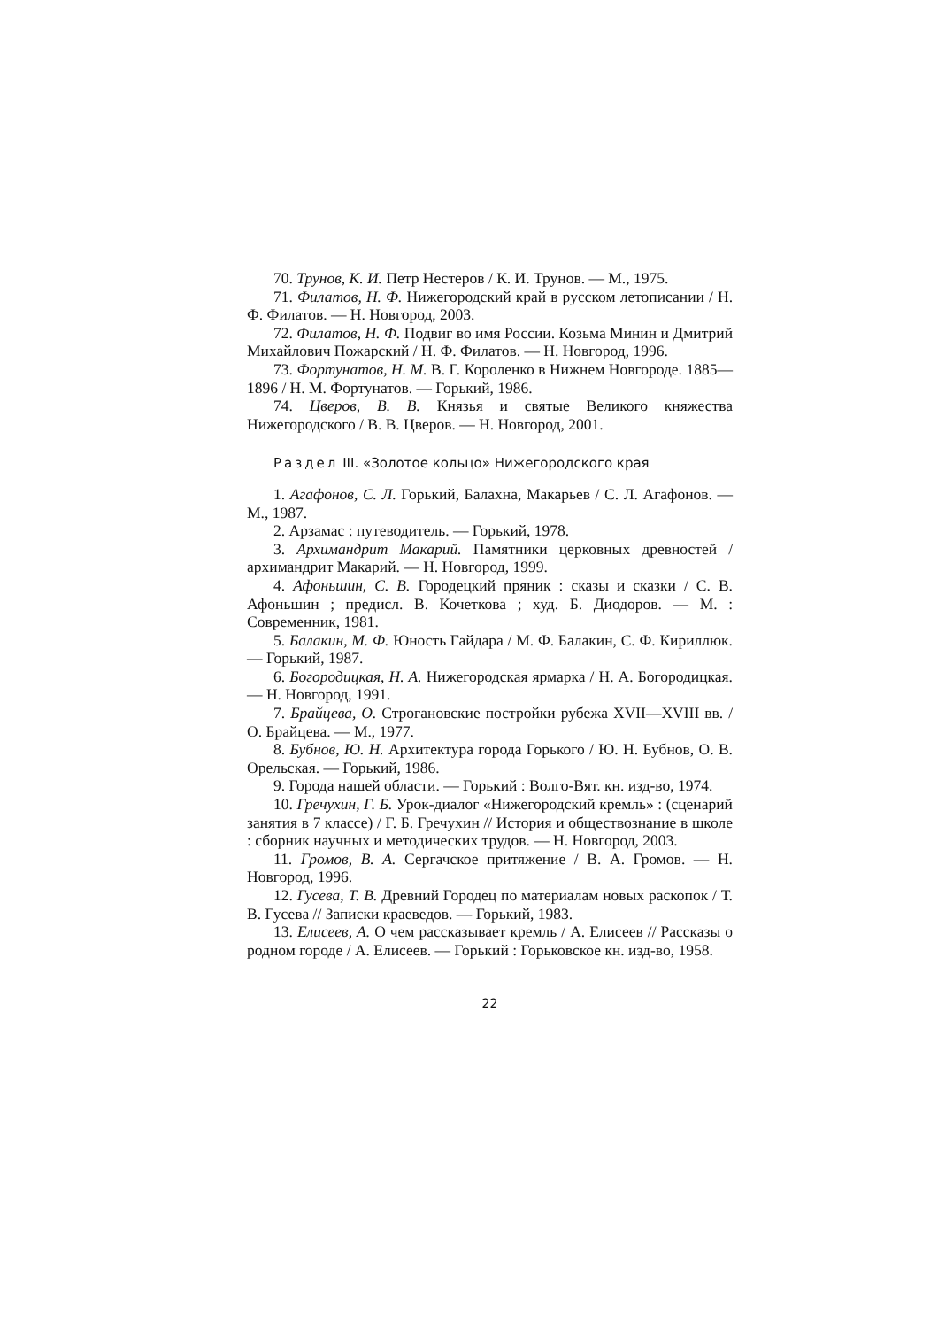70. Трунов, К. И. Петр Нестеров / К. И. Трунов. — М., 1975.
71. Филатов, Н. Ф. Нижегородский край в русском летописании / Н. Ф. Филатов. — Н. Новгород, 2003.
72. Филатов, Н. Ф. Подвиг во имя России. Козьма Минин и Дмитрий Михайлович Пожарский / Н. Ф. Филатов. — Н. Новгород, 1996.
73. Фортунатов, Н. М. В. Г. Короленко в Нижнем Новгороде. 1885—1896 / Н. М. Фортунатов. — Горький, 1986.
74. Цверов, В. В. Князья и святые Великого княжества Нижегородского / В. В. Цверов. — Н. Новгород, 2001.
Раздел III. «Золотое кольцо» Нижегородского края
1. Агафонов, С. Л. Горький, Балахна, Макарьев / С. Л. Агафонов. — М., 1987.
2. Арзамас : путеводитель. — Горький, 1978.
3. Архимандрит Макарий. Памятники церковных древностей / архимандрит Макарий. — Н. Новгород, 1999.
4. Афоньшин, С. В. Городецкий пряник : сказы и сказки / С. В. Афоньшин ; предисл. В. Кочеткова ; худ. Б. Диодоров. — М. : Современник, 1981.
5. Балакин, М. Ф. Юность Гайдара / М. Ф. Балакин, С. Ф. Кириллюк. — Горький, 1987.
6. Богородицкая, Н. А. Нижегородская ярмарка / Н. А. Богородицкая. — Н. Новгород, 1991.
7. Брайцева, О. Строгановские постройки рубежа XVII—XVIII вв. / О. Брайцева. — М., 1977.
8. Бубнов, Ю. Н. Архитектура города Горького / Ю. Н. Бубнов, О. В. Орельская. — Горький, 1986.
9. Города нашей области. — Горький : Волго-Вят. кн. изд-во, 1974.
10. Гречухин, Г. Б. Урок-диалог «Нижегородский кремль» : (сценарий занятия в 7 классе) / Г. Б. Гречухин // История и обществознание в школе : сборник научных и методических трудов. — Н. Новгород, 2003.
11. Громов, В. А. Сергачское притяжение / В. А. Громов. — Н. Новгород, 1996.
12. Гусева, Т. В. Древний Городец по материалам новых раскопок / Т. В. Гусева // Записки краеведов. — Горький, 1983.
13. Елисеев, А. О чем рассказывает кремль / А. Елисеев // Рассказы о родном городе / А. Елисеев. — Горький : Горьковское кн. изд-во, 1958.
22